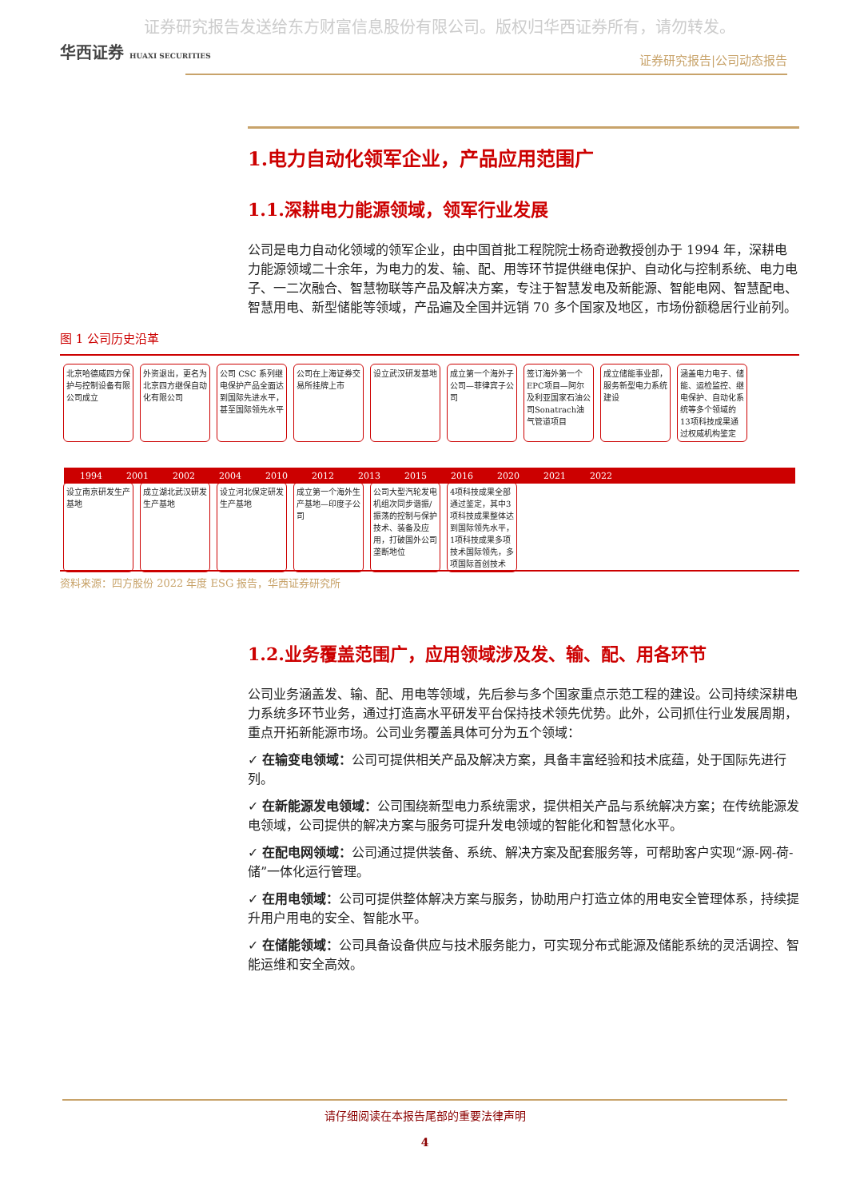证券研究报告发送给东方财富信息股份有限公司。版权归华西证券所有，请勿转发。
华西证券 HUAXI SECURITIES
证券研究报告|公司动态报告
1.电力自动化领军企业，产品应用范围广
1.1.深耕电力能源领域，领军行业发展
公司是电力自动化领域的领军企业，由中国首批工程院院士杨奇逊教授创办于 1994 年，深耕电力能源领域二十余年，为电力的发、输、配、用等环节提供继电保护、自动化与控制系统、电力电子、一二次融合、智慧物联等产品及解决方案，专注于智慧发电及新能源、智能电网、智慧配电、智慧用电、新型储能等领域，产品遍及全国并远销 70 多个国家及地区，市场份额稳居行业前列。
图 1 公司历史沿革
北京哈德威四方保护与控制设备有限公司成立 外资退出，更名为北京四方继保自动化有限公司 公司 CSC 系列继电保护产品全面达到国际先进水平，甚至国际领先水平 公司在上海证券交易所挂牌上市 设立武汉研发基地 成立第一个海外子公司—菲律宾子公司 签订海外第一个EPC项目—阿尔及利亚国家石油公司Sonatrach油气管道项目 成立储能事业部，服务新型电力系统建设 涵盖电力电子、储能、运检监控、继电保护、自动化系统等多个领域的13项科技成果通过权威机构鉴定
1994 2001 2002 2004 2010 2012 2013 2015 2016 2020 2021 2022
设立南京研发生产基地 成立湖北武汉研发生产基地 设立河北保定研发生产基地 成立第一个海外生产基地—印度子公司 公司大型汽轮发电机组次同步谐振/振荡的控制与保护技术、装备及应用，打破国外公司垄断地位 4项科技成果全部通过鉴定，其中3项科技成果整体达到国际领先水平，1项科技成果多项技术国际领先，多项国际首创技术
资料来源：四方股份 2022 年度 ESG 报告，华西证券研究所
1.2.业务覆盖范围广，应用领域涉及发、输、配、用各环节
公司业务涵盖发、输、配、用电等领域，先后参与多个国家重点示范工程的建设。公司持续深耕电力系统多环节业务，通过打造高水平研发平台保持技术领先优势。此外，公司抓住行业发展周期，重点开拓新能源市场。公司业务覆盖具体可分为五个领域：
✓ 在输变电领域：公司可提供相关产品及解决方案，具备丰富经验和技术底蕴，处于国际先进行列。
✓ 在新能源发电领域：公司围绕新型电力系统需求，提供相关产品与系统解决方案；在传统能源发电领域，公司提供的解决方案与服务可提升发电领域的智能化和智慧化水平。
✓ 在配电网领域：公司通过提供装备、系统、解决方案及配套服务等，可帮助客户实现“源-网-荷-储”一体化运行管理。
✓ 在用电领域：公司可提供整体解决方案与服务，协助用户打造立体的用电安全管理体系，持续提升用户用电的安全、智能水平。
✓ 在储能领域：公司具备设备供应与技术服务能力，可实现分布式能源及储能系统的灵活调控、智能运维和安全高效。
请仔细阅读在本报告尾部的重要法律声明
4